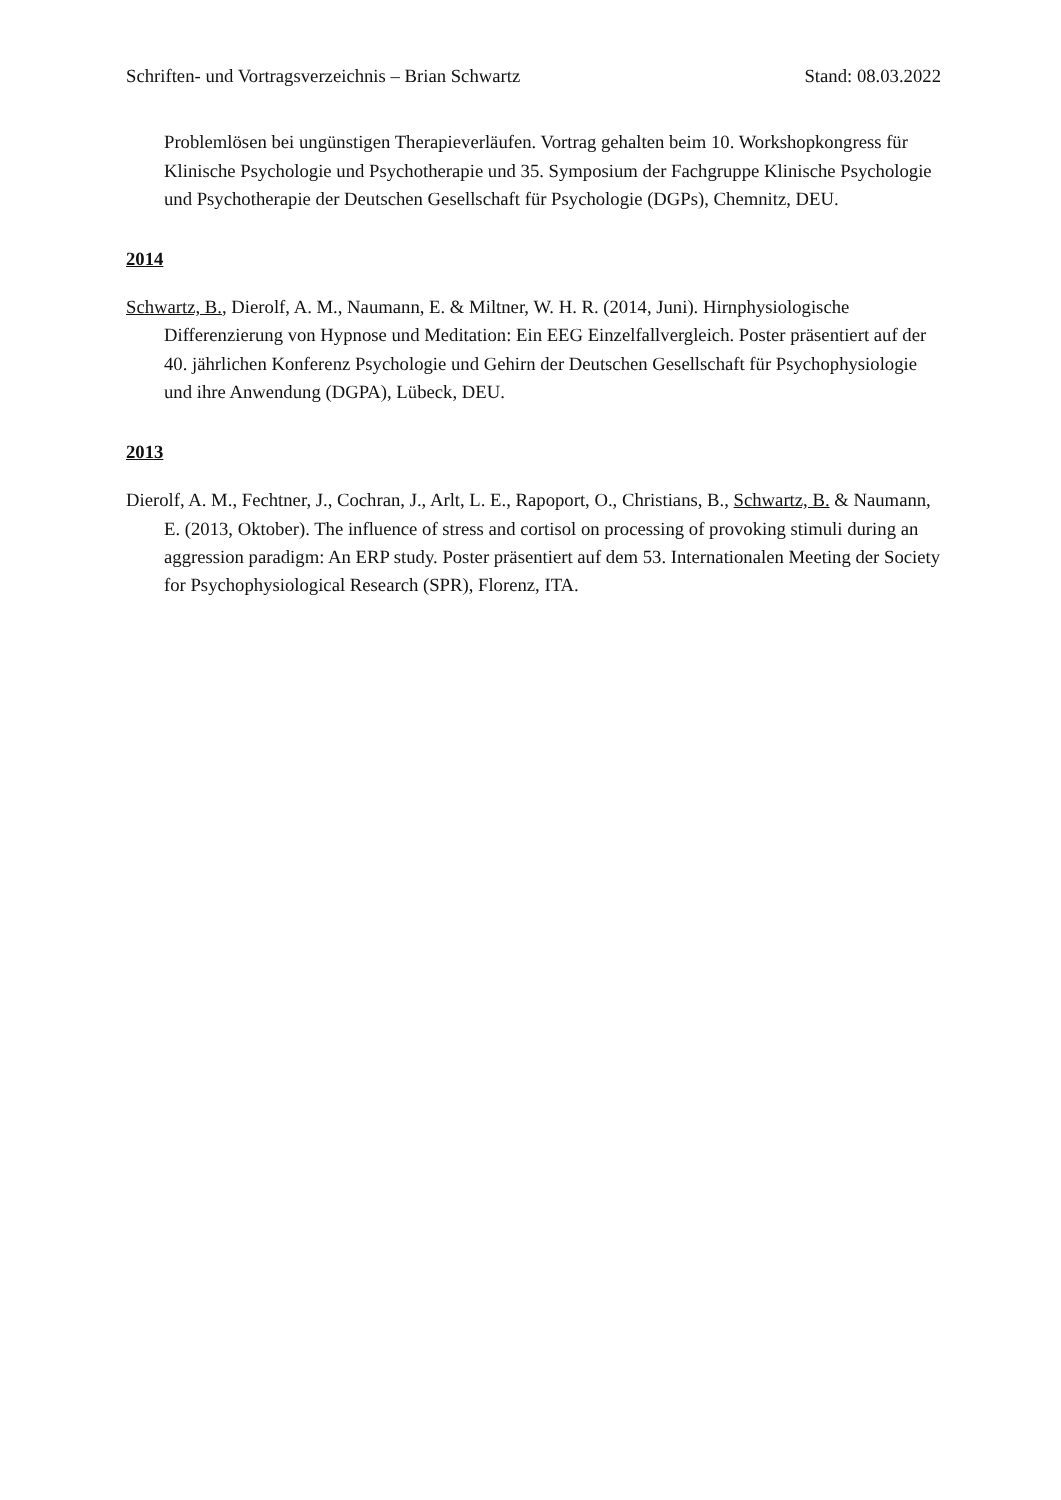Schriften- und Vortragsverzeichnis – Brian Schwartz Stand: 08.03.2022
Problemlösen bei ungünstigen Therapieverläufen. Vortrag gehalten beim 10. Workshopkongress für Klinische Psychologie und Psychotherapie und 35. Symposium der Fachgruppe Klinische Psychologie und Psychotherapie der Deutschen Gesellschaft für Psychologie (DGPs), Chemnitz, DEU.
2014
Schwartz, B., Dierolf, A. M., Naumann, E. & Miltner, W. H. R. (2014, Juni). Hirnphysiologische Differenzierung von Hypnose und Meditation: Ein EEG Einzelfallvergleich. Poster präsentiert auf der 40. jährlichen Konferenz Psychologie und Gehirn der Deutschen Gesellschaft für Psychophysiologie und ihre Anwendung (DGPA), Lübeck, DEU.
2013
Dierolf, A. M., Fechtner, J., Cochran, J., Arlt, L. E., Rapoport, O., Christians, B., Schwartz, B. & Naumann, E. (2013, Oktober). The influence of stress and cortisol on processing of provoking stimuli during an aggression paradigm: An ERP study. Poster präsentiert auf dem 53. Internationalen Meeting der Society for Psychophysiological Research (SPR), Florenz, ITA.